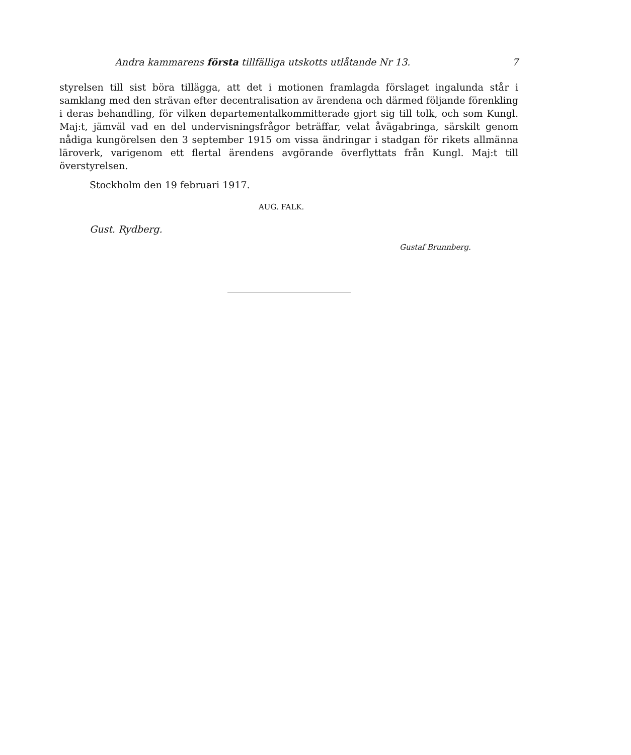Andra kammarens första tillfälliga utskotts utlåtande Nr 13. 7
styrelsen till sist böra tillägga, att det i motionen framlagda förslaget ingalunda står i samklang med den strävan efter decentralisation av ärendena och därmed följande förenkling i deras behandling, för vilken departementalkommitterade gjort sig till tolk, och som Kungl. Maj:t, jämväl vad en del undervisningsfrågor beträffar, velat åvägabringa, särskilt genom nådiga kungörelsen den 3 september 1915 om vissa ändringar i stadgan för rikets allmänna läroverk, varigenom ett flertal ärendens avgörande överflyttats från Kungl. Maj:t till överstyrelsen.
Stockholm den 19 februari 1917.
AUG. FALK.
Gust. Rydberg.
Gustaf Brunnberg.